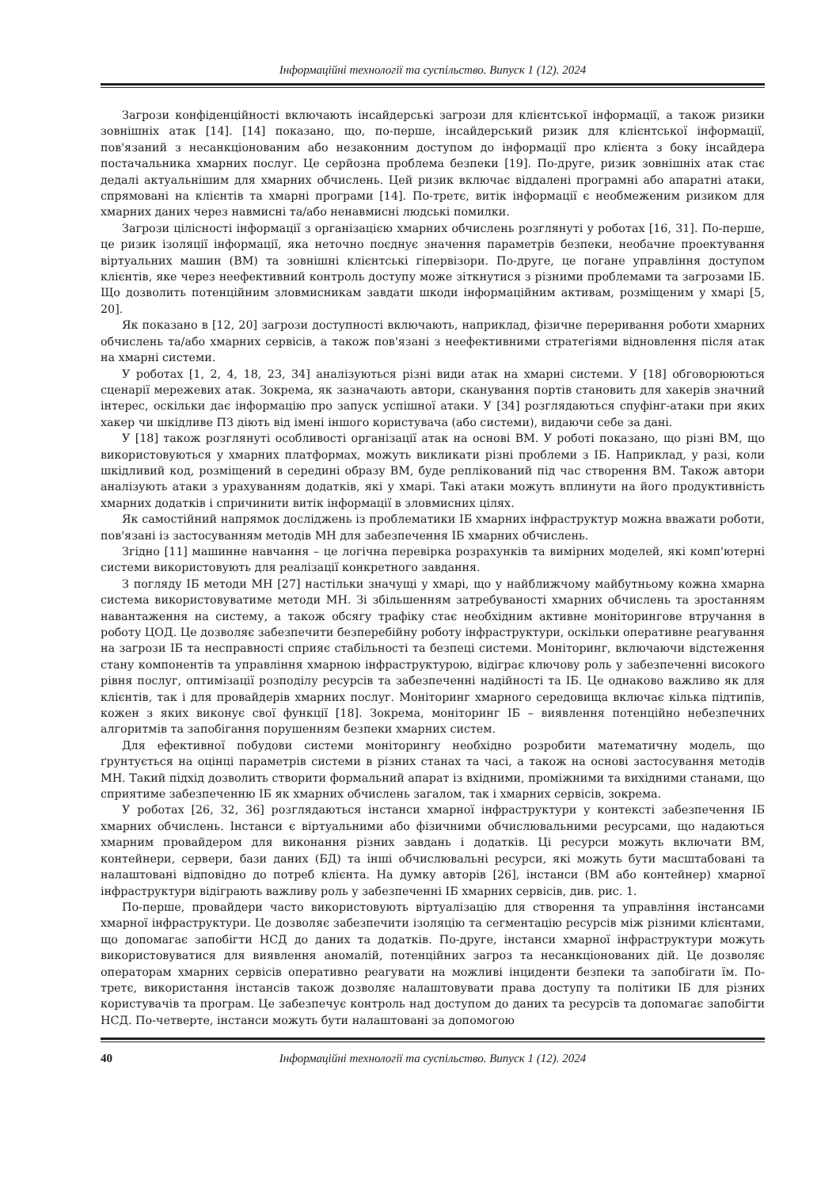Інформаційні технології та суспільство. Випуск 1 (12). 2024
Загрози конфіденційності включають інсайдерські загрози для клієнтської інформації, а також ризики зовнішніх атак [14]. [14] показано, що, по-перше, інсайдерський ризик для клієнтської інформації, пов'язаний з несанкціонованим або незаконним доступом до інформації про клієнта з боку інсайдера постачальника хмарних послуг. Це серйозна проблема безпеки [19]. По-друге, ризик зовнішніх атак стає дедалі актуальнішим для хмарних обчислень. Цей ризик включає віддалені програмні або апаратні атаки, спрямовані на клієнтів та хмарні програми [14]. По-третє, витік інформації є необмеженим ризиком для хмарних даних через навмисні та/або ненавмисні людські помилки.
Загрози цілісності інформації з організацією хмарних обчислень розглянуті у роботах [16, 31]. По-перше, це ризик ізоляції інформації, яка неточно поєднує значення параметрів безпеки, необачне проектування віртуальних машин (ВМ) та зовнішні клієнтські гіпервізори. По-друге, це погане управління доступом клієнтів, яке через неефективний контроль доступу може зіткнутися з різними проблемами та загрозами ІБ. Що дозволить потенційним зловмисникам завдати шкоди інформаційним активам, розміщеним у хмарі [5, 20].
Як показано в [12, 20] загрози доступності включають, наприклад, фізичне переривання роботи хмарних обчислень та/або хмарних сервісів, а також пов'язані з неефективними стратегіями відновлення після атак на хмарні системи.
У роботах [1, 2, 4, 18, 23, 34] аналізуються різні види атак на хмарні системи. У [18] обговорюються сценарії мережевих атак. Зокрема, як зазначають автори, сканування портів становить для хакерів значний інтерес, оскільки дає інформацію про запуск успішної атаки. У [34] розглядаються спуфінг-атаки при яких хакер чи шкідливе ПЗ діють від імені іншого користувача (або системи), видаючи себе за дані.
У [18] також розглянуті особливості організації атак на основі ВМ. У роботі показано, що різні ВМ, що використовуються у хмарних платформах, можуть викликати різні проблеми з ІБ. Наприклад, у разі, коли шкідливий код, розміщений в середині образу ВМ, буде реплікований під час створення ВМ. Також автори аналізують атаки з урахуванням додатків, які у хмарі. Такі атаки можуть вплинути на його продуктивність хмарних додатків і спричинити витік інформації в зловмисних цілях.
Як самостійний напрямок досліджень із проблематики ІБ хмарних інфраструктур можна вважати роботи, пов'язані із застосуванням методів МН для забезпечення ІБ хмарних обчислень.
Згідно [11] машинне навчання – це логічна перевірка розрахунків та вимірних моделей, які комп'ютерні системи використовують для реалізації конкретного завдання.
З погляду ІБ методи МН [27] настільки значущі у хмарі, що у найближчому майбутньому кожна хмарна система використовуватиме методи МН. Зі збільшенням затребуваності хмарних обчислень та зростанням навантаження на систему, а також обсягу трафіку стає необхідним активне моніторингове втручання в роботу ЦОД. Це дозволяє забезпечити безперебійну роботу інфраструктури, оскільки оперативне реагування на загрози ІБ та несправності сприяє стабільності та безпеці системи. Моніторинг, включаючи відстеження стану компонентів та управління хмарною інфраструктурою, відіграє ключову роль у забезпеченні високого рівня послуг, оптимізації розподілу ресурсів та забезпеченні надійності та ІБ. Це однаково важливо як для клієнтів, так і для провайдерів хмарних послуг. Моніторинг хмарного середовища включає кілька підтипів, кожен з яких виконує свої функції [18]. Зокрема, моніторинг ІБ – виявлення потенційно небезпечних алгоритмів та запобігання порушенням безпеки хмарних систем.
Для ефективної побудови системи моніторингу необхідно розробити математичну модель, що ґрунтується на оцінці параметрів системи в різних станах та часі, а також на основі застосування методів МН. Такий підхід дозволить створити формальний апарат із вхідними, проміжними та вихідними станами, що сприятиме забезпеченню ІБ як хмарних обчислень загалом, так і хмарних сервісів, зокрема.
У роботах [26, 32, 36] розглядаються інстанси хмарної інфраструктури у контексті забезпечення ІБ хмарних обчислень. Інстанси є віртуальними або фізичними обчислювальними ресурсами, що надаються хмарним провайдером для виконання різних завдань і додатків. Ці ресурси можуть включати ВМ, контейнери, сервери, бази даних (БД) та інші обчислювальні ресурси, які можуть бути масштабовані та налаштовані відповідно до потреб клієнта. На думку авторів [26], інстанси (ВМ або контейнер) хмарної інфраструктури відіграють важливу роль у забезпеченні ІБ хмарних сервісів, див. рис. 1.
По-перше, провайдери часто використовують віртуалізацію для створення та управління інстансами хмарної інфраструктури. Це дозволяє забезпечити ізоляцію та сегментацію ресурсів між різними клієнтами, що допомагає запобігти НСД до даних та додатків. По-друге, інстанси хмарної інфраструктури можуть використовуватися для виявлення аномалій, потенційних загроз та несанкціонованих дій. Це дозволяє операторам хмарних сервісів оперативно реагувати на можливі інциденти безпеки та запобігати їм. По-третє, використання інстансів також дозволяє налаштовувати права доступу та політики ІБ для різних користувачів та програм. Це забезпечує контроль над доступом до даних та ресурсів та допомагає запобігти НСД. По-четверте, інстанси можуть бути налаштовані за допомогою
40 Інформаційні технології та суспільство. Випуск 1 (12). 2024